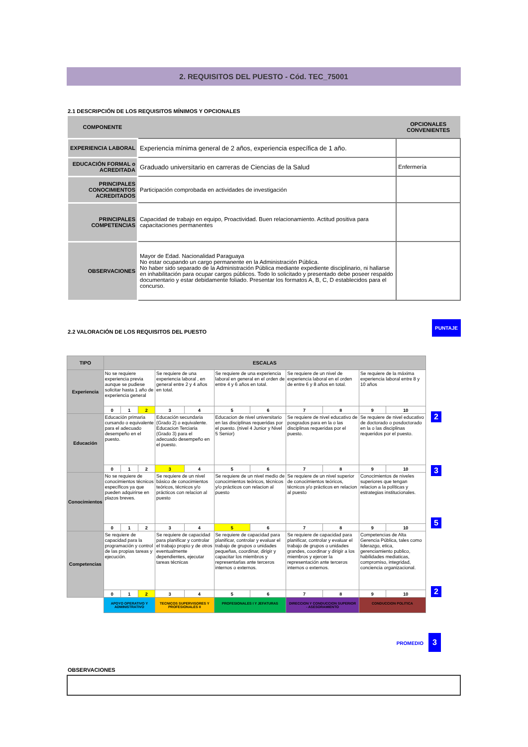2. REQUISITOS DEL PUESTO - Cód. TEC_75001
2.1 DESCRIPCIÓN DE LOS REQUISITOS MÍNIMOS Y OPCIONALES
| COMPONENTE | | OPCIONALES CONVENIENTES |
| --- | --- | --- |
| EXPERIENCIA LABORAL | Experiencia mínima general de 2 años, experiencia específica de 1 año. | |
| EDUCACIÓN FORMAL o ACREDITADA | Graduado universitario en carreras de Ciencias de la Salud | Enfermería |
| PRINCIPALES CONOCIMIENTOS ACREDITADOS | Participación comprobada en actividades de investigación | |
| PRINCIPALES COMPETENCIAS | Capacidad de trabajo en equipo, Proactividad. Buen relacionamiento. Actitud positiva para capacitaciones permanentes | |
| OBSERVACIONES | Mayor de Edad. Nacionalidad Paraguaya No estar ocupando un cargo permanente en la Administración Pública. No haber sido separado de la Administración Pública mediante expediente disciplinario, ni hallarse en inhabilitación para ocupar cargos públicos. Todo lo solicitado y presentado debe poseer respaldo documentario y estar debidamente foliado. Presentar los formatos A, B, C, D establecidos para el concurso. | |
2.2 VALORACIÓN DE LOS REQUISITOS DEL PUESTO
PUNTAJE
| TIPO | ESCALAS | | | | | | | | | | |
| --- | --- | --- | --- | --- | --- | --- | --- | --- | --- | --- | --- |
| Experiencia | No se requiere experiencia previa aunque se pudiese solicitar hasta 1 año de experiencia general | | | Se requiere de una experiencia laboral , en general entre 2 y 4 años en total. | | Se requiere de una experiencia laboral en general en el orden de entre 4 y 6 años en total. | | Se requiere de un nivel de experiencia laboral en el orden de entre 6 y 8 años en total. | | Se requiere de la máxima experiencia laboral entre 8 y 10 años | |
| | 0 | 1 | 2 | 3 | 4 | 5 | 6 | 7 | 8 | 9 | 10 |
| Educación | Educación primaria cursando o equivalente para el adecuado desempeño en el puesto. | | | Educación secundaria (Grado 2) o equivalente. Educacion Terciaria (Grado 3) para el adecuado desempeño en el puesto. | | Educacion de nivel universitario en las disciplinas requeridas por el puesto. (nivel 4 Junior y Nivel 5 Senior) | | Se requiere de nivel educativo de posgrados para en la o las disciplinas requeridas por el puesto. | | Se requiere de nivel educativo de doctorado o posdoctorado en la o las disciplinas requeridos por el puesto. | |
| | 0 | 1 | 2 | 3 | 4 | 5 | 6 | 7 | 8 | 9 | 10 |
| Conocimientos | No se requiere de conocimientos técnicos específicos ya que pueden adquirirse en plazos breves. | | | Se requiere de un nivel básico de conocimientos teóricos, técnicos y/o prácticos con relacion al puesto | | Se requiere de un nivel medio de conocimientos teóricos, técnicos y/o prácticos con relacion al puesto | | Se requiere de un nivel superior de conocimientos teóricos, técnicos y/o prácticos en relacion al puesto | | Conocimientos de niveles superiores que tengan relacion a la políticas y estrategias institucionales. | |
| | 0 | 1 | 2 | 3 | 4 | 5 | 6 | 7 | 8 | 9 | 10 |
| Competencias | Se requiere de capacidad para la programación y control de las propias tareas y ejecución. | | | Se requiere de capacidad para planificar y controlar el trabajo propio y de otros eventualmente dependientes, ejecutar tareas técnicas | | Se requiere de capacidad para planificar, controlar y evaluar el trabajo de grupos o unidades pequeñas, coordinar, dirigir y capacitar los miembros y representarlas ante terceros internos o externos. | | Se requiere de capacidad para planificar, controlar y evaluar el trabajo de grupos o unidades grandes, coordinar y dirigir a los miembros y ejercer la representación ante terceros internos o externos. | | Competencias de Alta Gerencia Pública, tales como liderazgo, etica, gerenciamiento publico, habilidades mediaticas, compromiso, integridad, conciencia organizacional. | |
| | 0 | 1 | 2 | 3 | 4 | 5 | 6 | 7 | 8 | 9 | 10 |
| | APOYO OPERATIVO Y ADMINISTRATIVO | | | TECNICOS SUPERVISORES Y PROFESIONALES II | | PROFESIONALES I Y JEFATURAS | | DIRECCION Y CONDUCCION SUPERIOR - ASESORAMIENTO | | CONDUCCION POLITICA | |
2
3
5
2
PROMEDIO 3
OBSERVACIONES